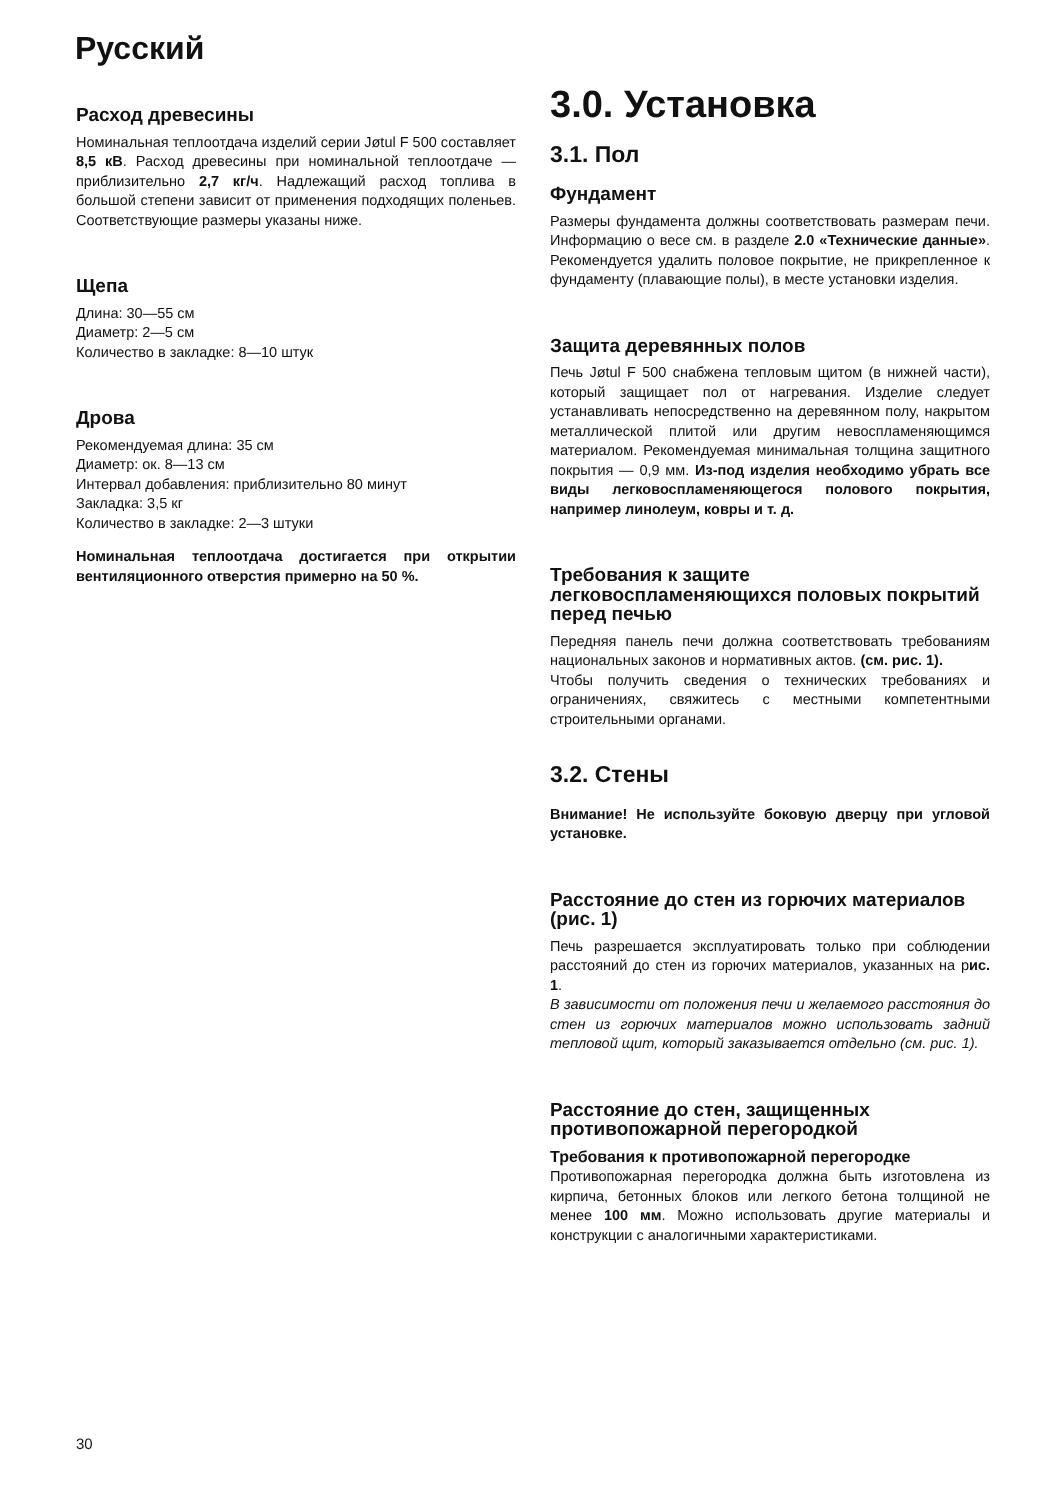Русский
Расход древесины
Номинальная теплоотдача изделий серии Jøtul F 500 составляет 8,5 кВ. Расход древесины при номинальной теплоотдаче — приблизительно 2,7 кг/ч. Надлежащий расход топлива в большой степени зависит от применения подходящих поленьев. Соответствующие размеры указаны ниже.
Щепа
Длина: 30—55 см
Диаметр: 2—5 см
Количество в закладке: 8—10 штук
Дрова
Рекомендуемая длина: 35 см
Диаметр: ок. 8—13 см
Интервал добавления: приблизительно 80 минут
Закладка: 3,5 кг
Количество в закладке: 2—3 штуки
Номинальная теплоотдача достигается при открытии вентиляционного отверстия примерно на 50 %.
3.0. Установка
3.1. Пол
Фундамент
Размеры фундамента должны соответствовать размерам печи. Информацию о весе см. в разделе 2.0 «Технические данные». Рекомендуется удалить половое покрытие, не прикрепленное к фундаменту (плавающие полы), в месте установки изделия.
Защита деревянных полов
Печь Jøtul F 500 снабжена тепловым щитом (в нижней части), который защищает пол от нагревания. Изделие следует устанавливать непосредственно на деревянном полу, накрытом металлической плитой или другим невоспламеняющимся материалом. Рекомендуемая минимальная толщина защитного покрытия — 0,9 мм. Из-под изделия необходимо убрать все виды легковоспламеняющегося полового покрытия, например линолеум, ковры и т. д.
Требования к защите легковоспламеняющихся половых покрытий перед печью
Передняя панель печи должна соответствовать требованиям национальных законов и нормативных актов. (см. рис. 1).
Чтобы получить сведения о технических требованиях и ограничениях, свяжитесь с местными компетентными строительными органами.
3.2. Стены
Внимание! Не используйте боковую дверцу при угловой установке.
Расстояние до стен из горючих материалов (рис. 1)
Печь разрешается эксплуатировать только при соблюдении расстояний до стен из горючих материалов, указанных на рис. 1.
В зависимости от положения печи и желаемого расстояния до стен из горючих материалов можно использовать задний тепловой щит, который заказывается отдельно (см. рис. 1).
Расстояние до стен, защищенных противопожарной перегородкой
Требования к противопожарной перегородке
Противопожарная перегородка должна быть изготовлена из кирпича, бетонных блоков или легкого бетона толщиной не менее 100 мм. Можно использовать другие материалы и конструкции с аналогичными характеристиками.
30